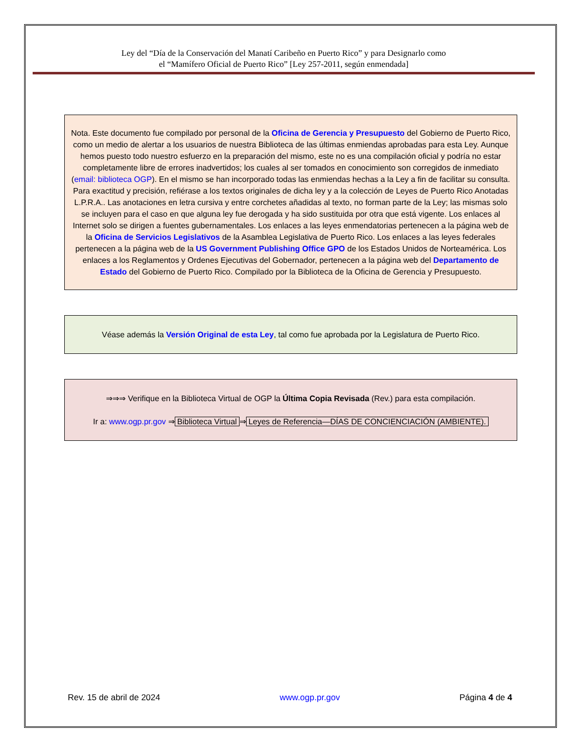Ley del “Día de la Conservación del Manatí Caribeño en Puerto Rico” y para Designarlo como
el “Mamífero Oficial de Puerto Rico” [Ley 257-2011, según enmendada]
Nota. Este documento fue compilado por personal de la Oficina de Gerencia y Presupuesto del Gobierno de Puerto Rico, como un medio de alertar a los usuarios de nuestra Biblioteca de las últimas enmiendas aprobadas para esta Ley. Aunque hemos puesto todo nuestro esfuerzo en la preparación del mismo, este no es una compilación oficial y podría no estar completamente libre de errores inadvertidos; los cuales al ser tomados en conocimiento son corregidos de inmediato (email: biblioteca OGP). En el mismo se han incorporado todas las enmiendas hechas a la Ley a fin de facilitar su consulta. Para exactitud y precisión, refiérase a los textos originales de dicha ley y a la colección de Leyes de Puerto Rico Anotadas L.P.R.A.. Las anotaciones en letra cursiva y entre corchetes añadidas al texto, no forman parte de la Ley; las mismas solo se incluyen para el caso en que alguna ley fue derogada y ha sido sustituida por otra que está vigente. Los enlaces al Internet solo se dirigen a fuentes gubernamentales. Los enlaces a las leyes enmendatorias pertenecen a la página web de la Oficina de Servicios Legislativos de la Asamblea Legislativa de Puerto Rico. Los enlaces a las leyes federales pertenecen a la página web de la US Government Publishing Office GPO de los Estados Unidos de Norteamérica. Los enlaces a los Reglamentos y Ordenes Ejecutivas del Gobernador, pertenecen a la página web del Departamento de Estado del Gobierno de Puerto Rico. Compilado por la Biblioteca de la Oficina de Gerencia y Presupuesto.
Véase además la Versión Original de esta Ley, tal como fue aprobada por la Legislatura de Puerto Rico.
⇒⇒⇒ Verifique en la Biblioteca Virtual de OGP la Última Copia Revisada (Rev.) para esta compilación.
Ir a: www.ogp.pr.gov ⇒ Biblioteca Virtual ⇒ Leyes de Referencia—DÍAS DE CONCIENCIACIÓN (AMBIENTE).
Rev. 15 de abril de 2024 www.ogp.pr.gov Página 4 de 4